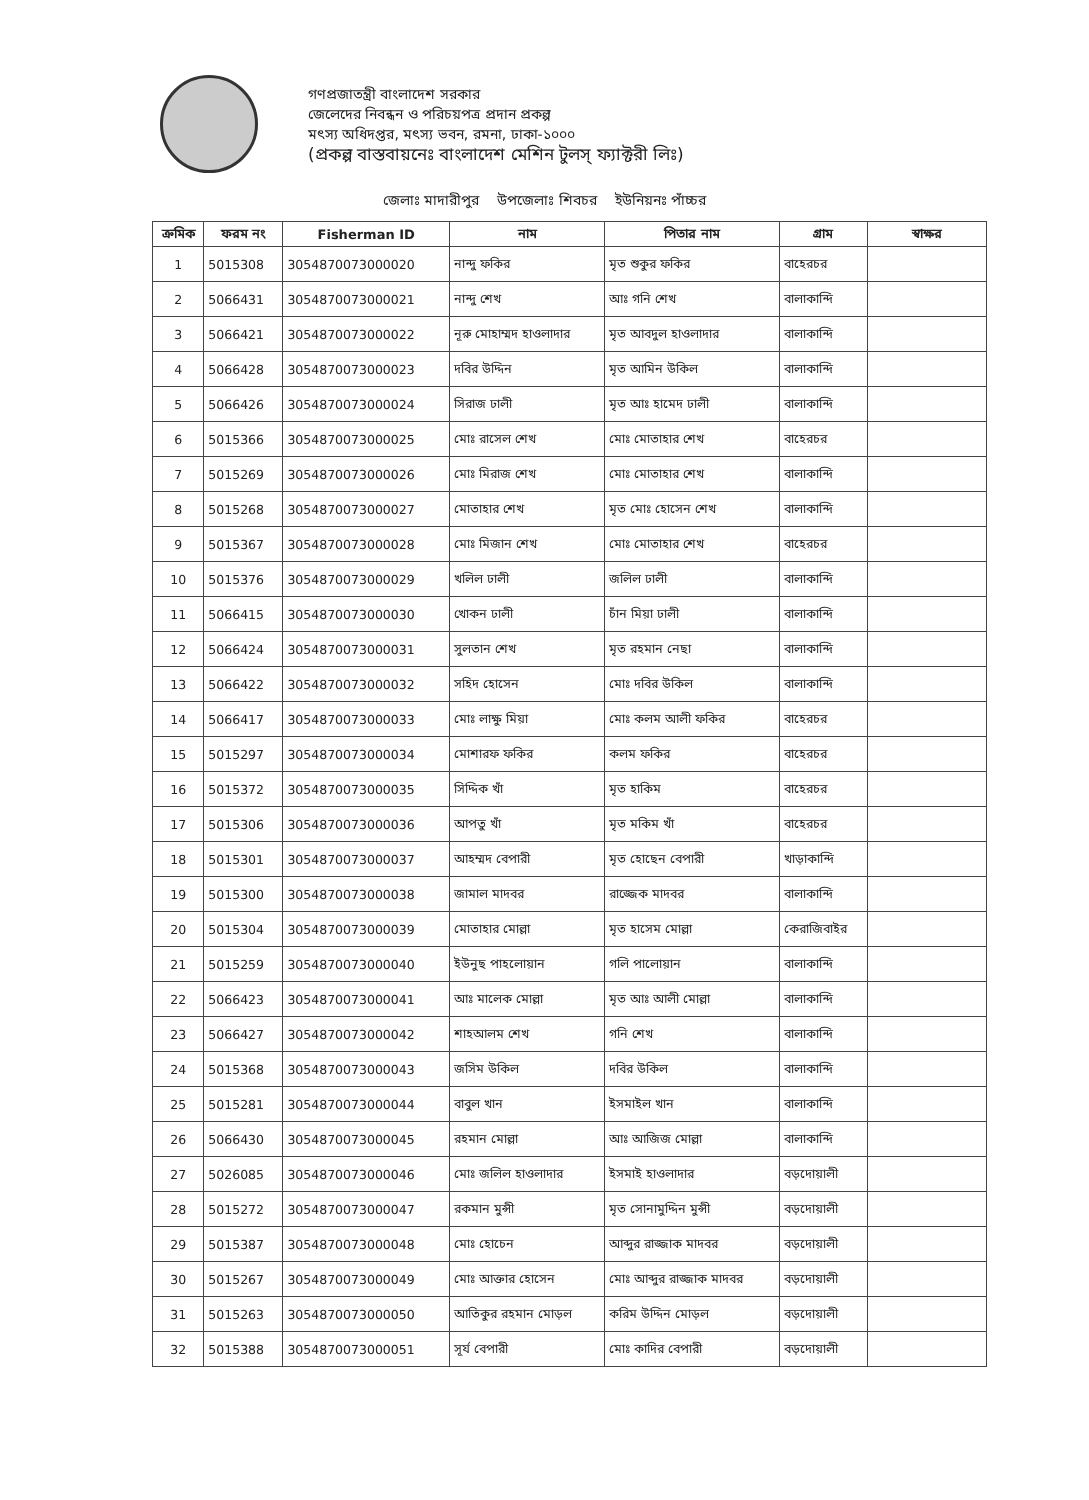গণপ্রজাতন্ত্রী বাংলাদেশ সরকার
জেলেদের নিবন্ধন ও পরিচয়পত্র প্রদান প্রকল্প
মৎস্য অধিদপ্তর, মৎস্য ভবন, রমনা, ঢাকা-১০০০
(প্রকল্প বাস্তবায়নেঃ বাংলাদেশ মেশিন টুলস্ ফ্যাক্টরী লিঃ)
জেলাঃ মাদারীপুর উপজেলাঃ শিবচর ইউনিয়নঃ পাঁচ্চর
| ক্রমিক | ফরম নং | Fisherman ID | নাম | পিতার নাম | গ্রাম | স্বাক্ষর |
| --- | --- | --- | --- | --- | --- | --- |
| 1 | 5015308 | 3054870073000020 | নান্দু ফকির | মৃত শুকুর ফকির | বাহেরচর | |
| 2 | 5066431 | 3054870073000021 | নান্দু শেখ | আঃ গনি শেখ | বালাকান্দি | |
| 3 | 5066421 | 3054870073000022 | নূরু মোহাম্মদ হাওলাদার | মৃত আবদুল হাওলাদার | বালাকান্দি | |
| 4 | 5066428 | 3054870073000023 | দবির উদ্দিন | মৃত আমিন উকিল | বালাকান্দি | |
| 5 | 5066426 | 3054870073000024 | সিরাজ ঢালী | মৃত আঃ হামেদ ঢালী | বালাকান্দি | |
| 6 | 5015366 | 3054870073000025 | মোঃ রাসেল শেখ | মোঃ মোতাহার শেখ | বাহেরচর | |
| 7 | 5015269 | 3054870073000026 | মোঃ মিরাজ শেখ | মোঃ মোতাহার শেখ | বালাকান্দি | |
| 8 | 5015268 | 3054870073000027 | মোতাহার শেখ | মৃত মোঃ হোসেন শেখ | বালাকান্দি | |
| 9 | 5015367 | 3054870073000028 | মোঃ মিজান শেখ | মোঃ মোতাহার শেখ | বাহেরচর | |
| 10 | 5015376 | 3054870073000029 | খলিল ঢালী | জলিল ঢালী | বালাকান্দি | |
| 11 | 5066415 | 3054870073000030 | খোকন ঢালী | চাঁন মিয়া ঢালী | বালাকান্দি | |
| 12 | 5066424 | 3054870073000031 | সুলতান শেখ | মৃত রহমান নেছা | বালাকান্দি | |
| 13 | 5066422 | 3054870073000032 | সহিদ হোসেন | মোঃ দবির উকিল | বালাকান্দি | |
| 14 | 5066417 | 3054870073000033 | মোঃ লাক্ষু মিয়া | মোঃ কলম আলী ফকির | বাহেরচর | |
| 15 | 5015297 | 3054870073000034 | মোশারফ ফকির | কলম ফকির | বাহেরচর | |
| 16 | 5015372 | 3054870073000035 | সিদ্দিক খাঁ | মৃত হাকিম | বাহেরচর | |
| 17 | 5015306 | 3054870073000036 | আপতু খাঁ | মৃত মকিম খাঁ | বাহেরচর | |
| 18 | 5015301 | 3054870073000037 | আহম্মদ বেপারী | মৃত হোছেন বেপারী | খাড়াকান্দি | |
| 19 | 5015300 | 3054870073000038 | জামাল মাদবর | রাজ্জেক মাদবর | বালাকান্দি | |
| 20 | 5015304 | 3054870073000039 | মোতাহার মোল্লা | মৃত হাসেম মোল্লা | কেরাজিবাইর | |
| 21 | 5015259 | 3054870073000040 | ইউনুছ পাহলোয়ান | গলি পালোয়ান | বালাকান্দি | |
| 22 | 5066423 | 3054870073000041 | আঃ মালেক মোল্লা | মৃত আঃ আলী মোল্লা | বালাকান্দি | |
| 23 | 5066427 | 3054870073000042 | শাহআলম শেখ | গনি শেখ | বালাকান্দি | |
| 24 | 5015368 | 3054870073000043 | জসিম উকিল | দবির উকিল | বালাকান্দি | |
| 25 | 5015281 | 3054870073000044 | বাবুল খান | ইসমাইল খান | বালাকান্দি | |
| 26 | 5066430 | 3054870073000045 | রহমান মোল্লা | আঃ আজিজ মোল্লা | বালাকান্দি | |
| 27 | 5026085 | 3054870073000046 | মোঃ জলিল হাওলাদার | ইসমাই হাওলাদার | বড়দোয়ালী | |
| 28 | 5015272 | 3054870073000047 | রকমান মুন্সী | মৃত সোনামুদ্দিন মুন্সী | বড়দোয়ালী | |
| 29 | 5015387 | 3054870073000048 | মোঃ হোচেন | আব্দুর রাজ্জাক মাদবর | বড়দোয়ালী | |
| 30 | 5015267 | 3054870073000049 | মোঃ আক্তার হোসেন | মোঃ আব্দুর রাজ্জাক মাদবর | বড়দোয়ালী | |
| 31 | 5015263 | 3054870073000050 | আতিকুর রহমান মোড়ল | করিম উদ্দিন মোড়ল | বড়দোয়ালী | |
| 32 | 5015388 | 3054870073000051 | সূর্য বেপারী | মোঃ কাদির বেপারী | বড়দোয়ালী | |